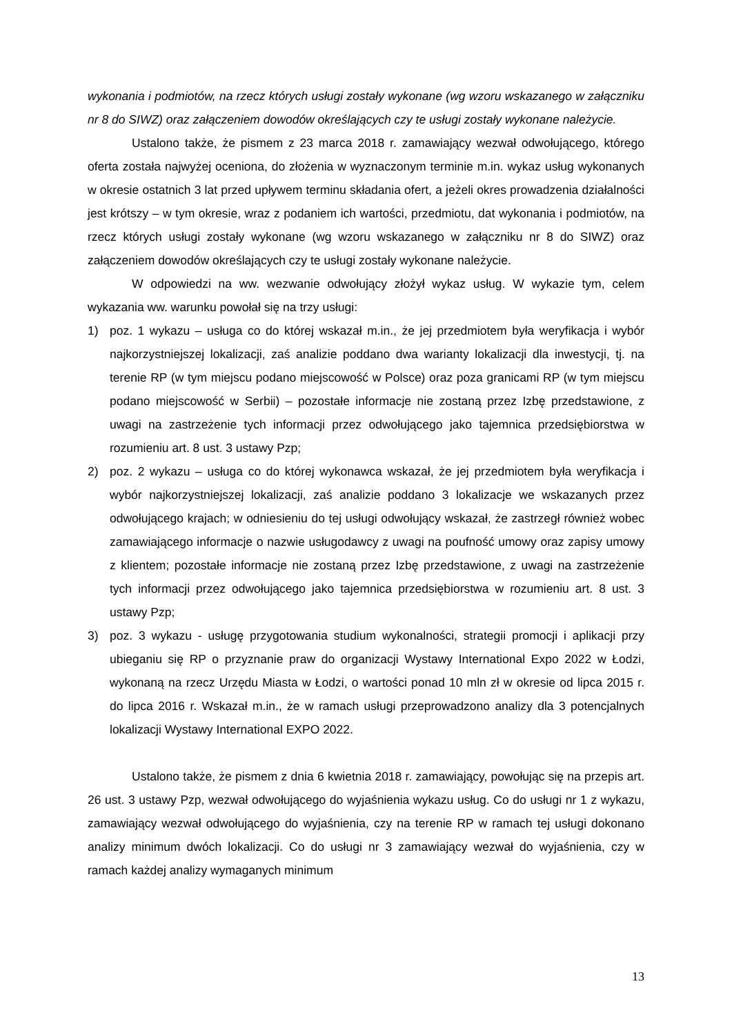wykonania i podmiotów, na rzecz których usługi zostały wykonane (wg wzoru wskazanego w załączniku nr 8 do SIWZ) oraz załączeniem dowodów określających czy te usługi zostały wykonane należycie.
Ustalono także, że pismem z 23 marca 2018 r. zamawiający wezwał odwołującego, którego oferta została najwyżej oceniona, do złożenia w wyznaczonym terminie m.in. wykaz usług wykonanych w okresie ostatnich 3 lat przed upływem terminu składania ofert, a jeżeli okres prowadzenia działalności jest krótszy – w tym okresie, wraz z podaniem ich wartości, przedmiotu, dat wykonania i podmiotów, na rzecz których usługi zostały wykonane (wg wzoru wskazanego w załączniku nr 8 do SIWZ) oraz załączeniem dowodów określających czy te usługi zostały wykonane należycie.
W odpowiedzi na ww. wezwanie odwołujący złożył wykaz usług. W wykazie tym, celem wykazania ww. warunku powołał się na trzy usługi:
1) poz. 1 wykazu – usługa co do której wskazał m.in., że jej przedmiotem była weryfikacja i wybór najkorzystniejszej lokalizacji, zaś analizie poddano dwa warianty lokalizacji dla inwestycji, tj. na terenie RP (w tym miejscu podano miejscowość w Polsce) oraz poza granicami RP (w tym miejscu podano miejscowość w Serbii) – pozostałe informacje nie zostaną przez Izbę przedstawione, z uwagi na zastrzeżenie tych informacji przez odwołującego jako tajemnica przedsiębiorstwa w rozumieniu art. 8 ust. 3 ustawy Pzp;
2) poz. 2 wykazu – usługa co do której wykonawca wskazał, że jej przedmiotem była weryfikacja i wybór najkorzystniejszej lokalizacji, zaś analizie poddano 3 lokalizacje we wskazanych przez odwołującego krajach; w odniesieniu do tej usługi odwołujący wskazał, że zastrzegł również wobec zamawiającego informacje o nazwie usługodawcy z uwagi na poufność umowy oraz zapisy umowy z klientem; pozostałe informacje nie zostaną przez Izbę przedstawione, z uwagi na zastrzeżenie tych informacji przez odwołującego jako tajemnica przedsiębiorstwa w rozumieniu art. 8 ust. 3 ustawy Pzp;
3) poz. 3 wykazu - usługę przygotowania studium wykonalności, strategii promocji i aplikacji przy ubieganiu się RP o przyznanie praw do organizacji Wystawy International Expo 2022 w Łodzi, wykonaną na rzecz Urzędu Miasta w Łodzi, o wartości ponad 10 mln zł w okresie od lipca 2015 r. do lipca 2016 r. Wskazał m.in., że w ramach usługi przeprowadzono analizy dla 3 potencjalnych lokalizacji Wystawy International EXPO 2022.
Ustalono także, że pismem z dnia 6 kwietnia 2018 r. zamawiający, powołując się na przepis art. 26 ust. 3 ustawy Pzp, wezwał odwołującego do wyjaśnienia wykazu usług. Co do usługi nr 1 z wykazu, zamawiający wezwał odwołującego do wyjaśnienia, czy na terenie RP w ramach tej usługi dokonano analizy minimum dwóch lokalizacji. Co do usługi nr 3 zamawiający wezwał do wyjaśnienia, czy w ramach każdej analizy wymaganych minimum
13